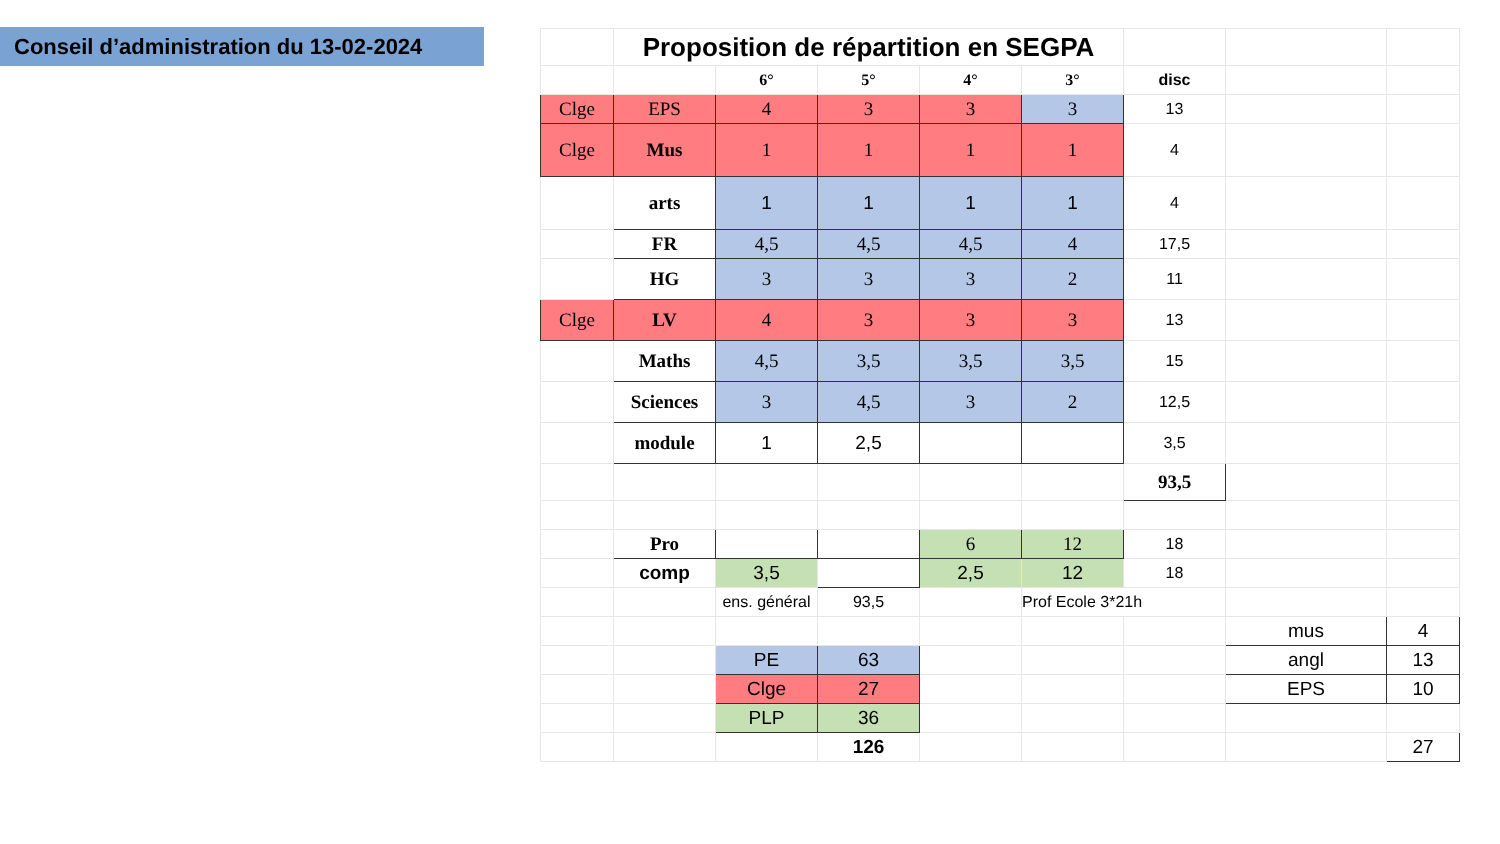Conseil d’administration du 13-02-2024
| | Proposition de répartition en SEGPA | | | | | | | |
| | | 6° | 5° | 4° | 3° | disc | | |
| Clge | EPS | 4 | 3 | 3 | 3 | 13 | | |
| Clge | Mus | 1 | 1 | 1 | 1 | 4 | | |
| | arts | 1 | 1 | 1 | 1 | 4 | | |
| | FR | 4,5 | 4,5 | 4,5 | 4 | 17,5 | | |
| | HG | 3 | 3 | 3 | 2 | 11 | | |
| Clge | LV | 4 | 3 | 3 | 3 | 13 | | |
| | Maths | 4,5 | 3,5 | 3,5 | 3,5 | 15 | | |
| | Sciences | 3 | 4,5 | 3 | 2 | 12,5 | | |
| | module | 1 | 2,5 | | | 3,5 | | |
| | | | | | | 93,5 | | |
| | Pro | | | 6 | 12 | 18 | | |
| | comp | 3,5 | | 2,5 | 12 | 18 | | |
| | | ens. général | 93,5 | | Prof Ecole 3*21h | | | |
| | | | | | | | mus | 4 |
| | | PE | 63 | | | | angl | 13 |
| | | Clge | 27 | | | | EPS | 10 |
| | | PLP | 36 | | | | | |
| | | | 126 | | | | | 27 |